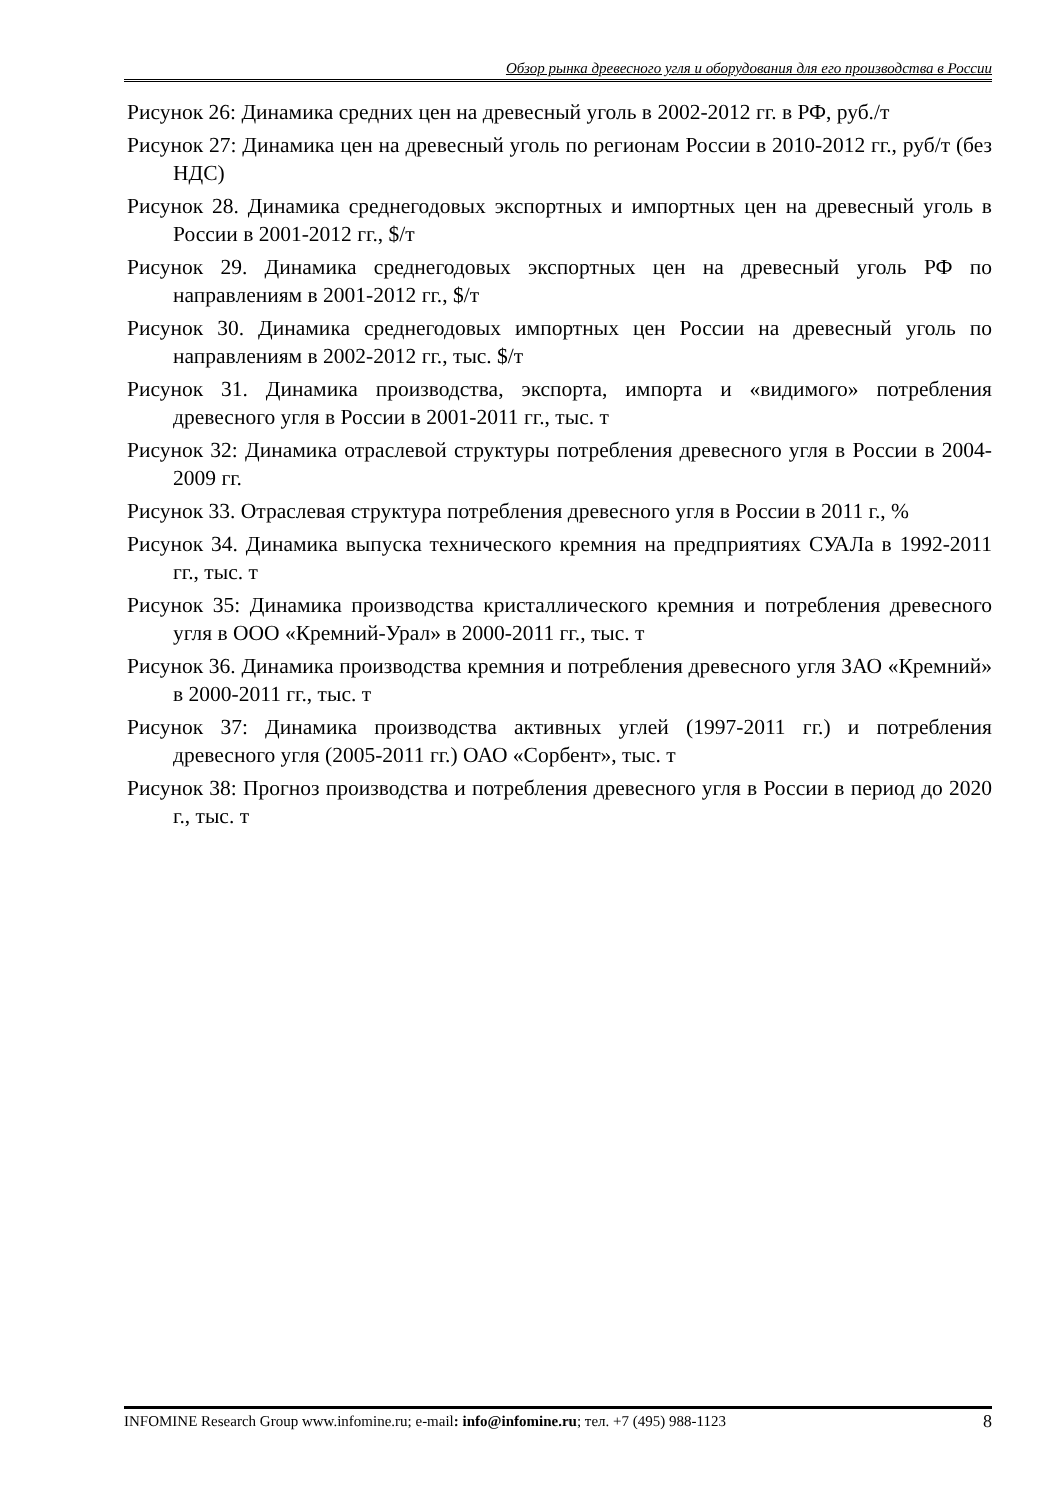Обзор рынка древесного угля и оборудования для его производства в России
Рисунок 26: Динамика средних цен на древесный уголь в 2002-2012 гг. в РФ, руб./т
Рисунок 27: Динамика цен на древесный уголь по регионам России в 2010-2012 гг., руб/т (без НДС)
Рисунок 28. Динамика среднегодовых экспортных и импортных цен на древесный уголь в России в 2001-2012 гг., $/т
Рисунок 29. Динамика среднегодовых экспортных цен на древесный уголь РФ по направлениям в 2001-2012 гг., $/т
Рисунок 30. Динамика среднегодовых импортных цен России на древесный уголь по направлениям в 2002-2012 гг., тыс. $/т
Рисунок 31. Динамика производства, экспорта, импорта и «видимого» потребления древесного угля в России в 2001-2011 гг., тыс. т
Рисунок 32: Динамика отраслевой структуры потребления древесного угля в России в 2004-2009 гг.
Рисунок 33. Отраслевая структура потребления древесного угля в России в 2011 г., %
Рисунок 34. Динамика выпуска технического кремния на предприятиях СУАЛа в 1992-2011 гг., тыс. т
Рисунок 35: Динамика производства кристаллического кремния и потребления древесного угля в ООО «Кремний-Урал» в 2000-2011 гг., тыс. т
Рисунок 36. Динамика производства кремния и потребления древесного угля ЗАО «Кремний» в 2000-2011 гг., тыс. т
Рисунок 37: Динамика производства активных углей (1997-2011 гг.) и потребления древесного угля (2005-2011 гг.) ОАО «Сорбент», тыс. т
Рисунок 38: Прогноз производства и потребления древесного угля в России в период до 2020 г., тыс. т
8 INFOMINE Research Group www.infomine.ru; e-mail: info@infomine.ru; тел. +7 (495) 988-1123